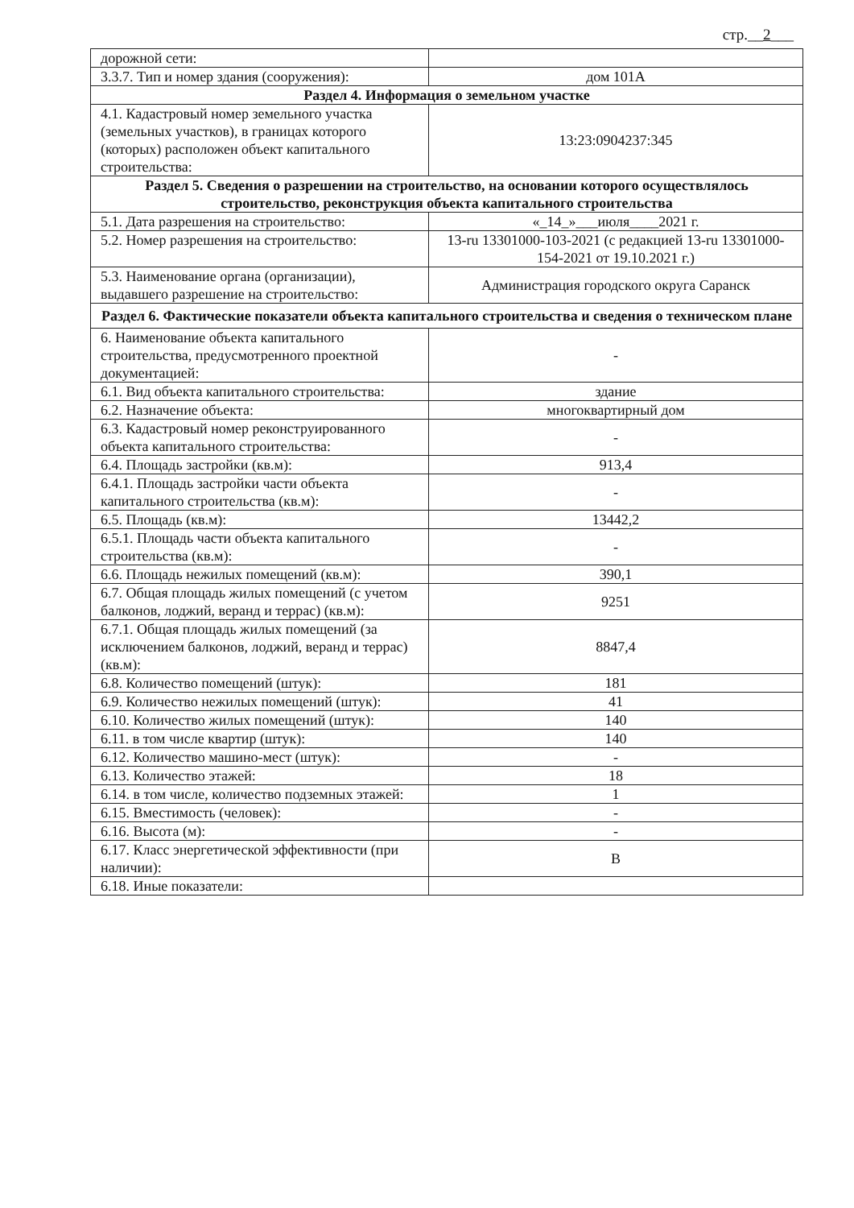стр.__2___
| дорожной сети: | |
| 3.3.7. Тип и номер здания (сооружения): | дом 101А |
| Раздел 4. Информация о земельном участке | |
| 4.1. Кадастровый номер земельного участка (земельных участков), в границах которого (которых) расположен объект капитального строительства: | 13:23:0904237:345 |
| Раздел 5. Сведения о разрешении на строительство, на основании которого осуществлялось строительство, реконструкция объекта капитального строительства | |
| 5.1. Дата разрешения на строительство: | «_14_»___июля____2021 г. |
| 5.2. Номер разрешения на строительство: | 13-ru 13301000-103-2021 (с редакцией 13-ru 13301000-154-2021 от 19.10.2021 г.) |
| 5.3. Наименование органа (организации), выдавшего разрешение на строительство: | Администрация городского округа Саранск |
| Раздел 6. Фактические показатели объекта капитального строительства и сведения о техническом плане | |
| 6. Наименование объекта капитального строительства, предусмотренного проектной документацией: | - |
| 6.1. Вид объекта капитального строительства: | здание |
| 6.2. Назначение объекта: | многоквартирный дом |
| 6.3. Кадастровый номер реконструированного объекта капитального строительства: | - |
| 6.4. Площадь застройки (кв.м): | 913,4 |
| 6.4.1. Площадь застройки части объекта капитального строительства (кв.м): | - |
| 6.5. Площадь (кв.м): | 13442,2 |
| 6.5.1. Площадь части объекта капитального строительства (кв.м): | - |
| 6.6. Площадь нежилых помещений (кв.м): | 390,1 |
| 6.7. Общая площадь жилых помещений (с учетом балконов, лоджий, веранд и террас) (кв.м): | 9251 |
| 6.7.1. Общая площадь жилых помещений (за исключением балконов, лоджий, веранд и террас) (кв.м): | 8847,4 |
| 6.8. Количество помещений (штук): | 181 |
| 6.9. Количество нежилых помещений (штук): | 41 |
| 6.10. Количество жилых помещений (штук): | 140 |
| 6.11. в том числе квартир (штук): | 140 |
| 6.12. Количество машино-мест (штук): | - |
| 6.13. Количество этажей: | 18 |
| 6.14. в том числе, количество подземных этажей: | 1 |
| 6.15. Вместимость (человек): | - |
| 6.16. Высота (м): | - |
| 6.17. Класс энергетической эффективности (при наличии): | В |
| 6.18. Иные показатели: | |